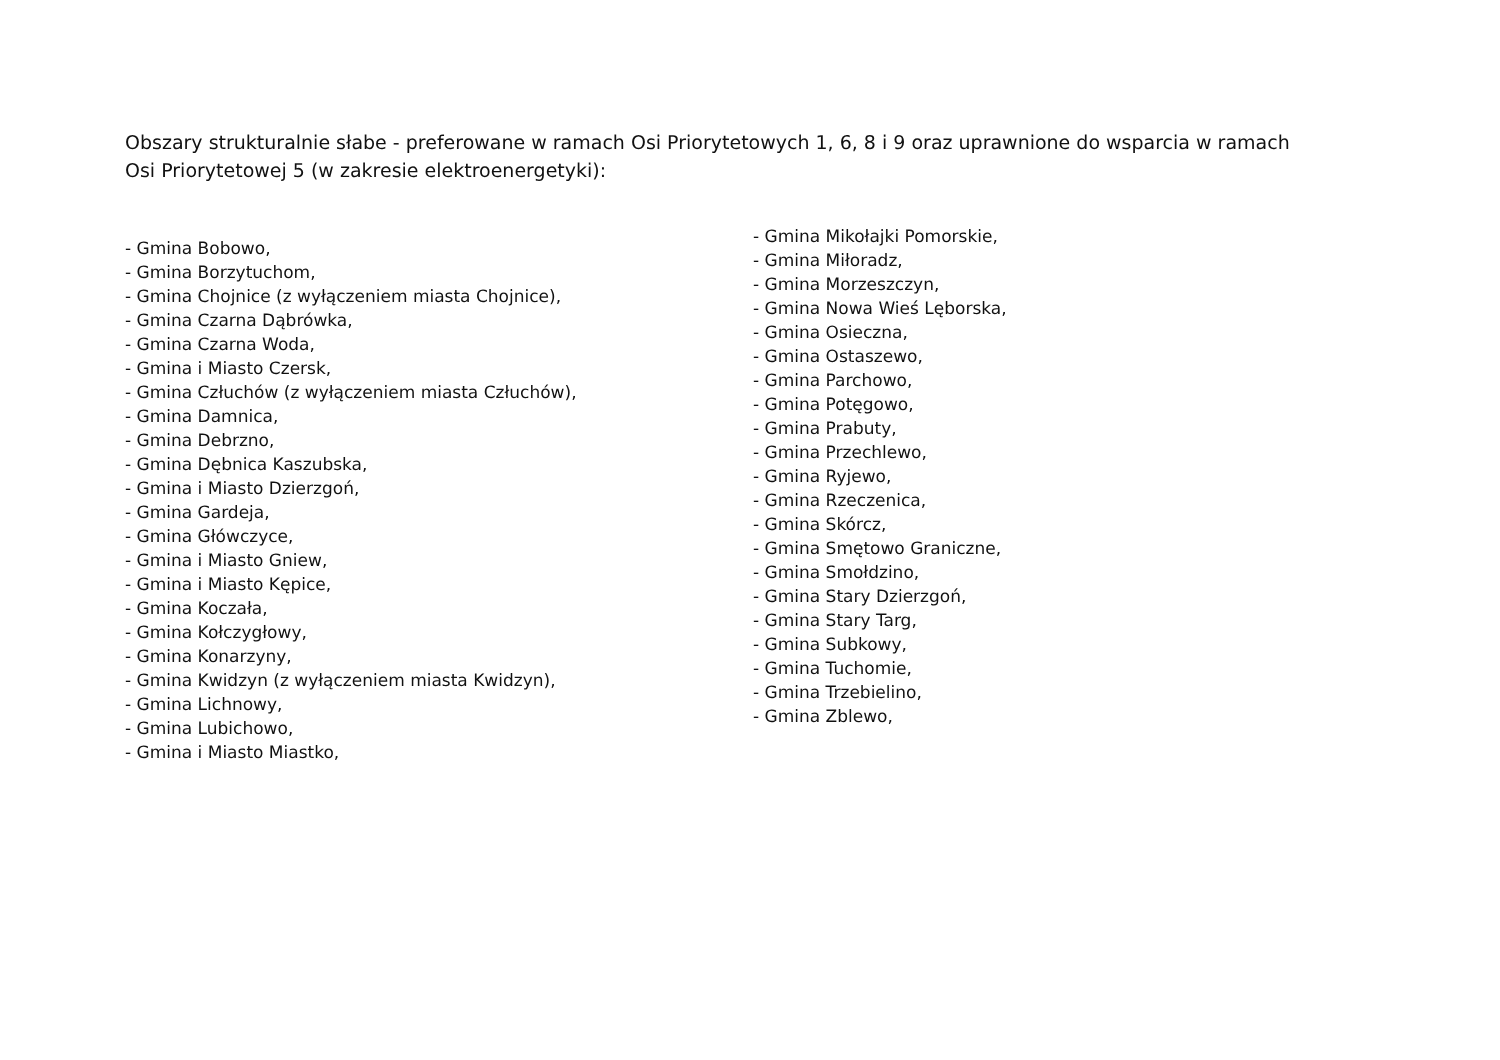Obszary strukturalnie słabe - preferowane w ramach Osi Priorytetowych 1, 6, 8 i 9 oraz uprawnione do wsparcia w ramach Osi Priorytetowej 5 (w zakresie elektroenergetyki):
- Gmina Bobowo,
- Gmina Borzytuchom,
- Gmina Chojnice (z wyłączeniem miasta Chojnice),
- Gmina Czarna Dąbrówka,
- Gmina Czarna Woda,
- Gmina i Miasto Czersk,
- Gmina Człuchów (z wyłączeniem miasta Człuchów),
- Gmina Damnica,
- Gmina Debrzno,
- Gmina Dębnica Kaszubska,
- Gmina i Miasto Dzierzgoń,
- Gmina Gardeja,
- Gmina Główczyce,
- Gmina i Miasto Gniew,
- Gmina i Miasto Kępice,
- Gmina Koczała,
- Gmina Kołczygłowy,
- Gmina Konarzyny,
- Gmina Kwidzyn (z wyłączeniem miasta Kwidzyn),
- Gmina Lichnowy,
- Gmina Lubichowo,
- Gmina i Miasto Miastko,
- Gmina Mikołajki Pomorskie,
- Gmina Miłoradz,
- Gmina Morzeszczyn,
- Gmina Nowa Wieś Lęborska,
- Gmina Osieczna,
- Gmina Ostaszewo,
- Gmina Parchowo,
- Gmina Potęgowo,
- Gmina Prabuty,
- Gmina Przechlewo,
- Gmina Ryjewo,
- Gmina Rzeczenica,
- Gmina Skórcz,
- Gmina Smętowo Graniczne,
- Gmina Smołdzino,
- Gmina Stary Dzierzgoń,
- Gmina Stary Targ,
- Gmina Subkowy,
- Gmina Tuchomie,
- Gmina Trzebielino,
- Gmina Zblewo,